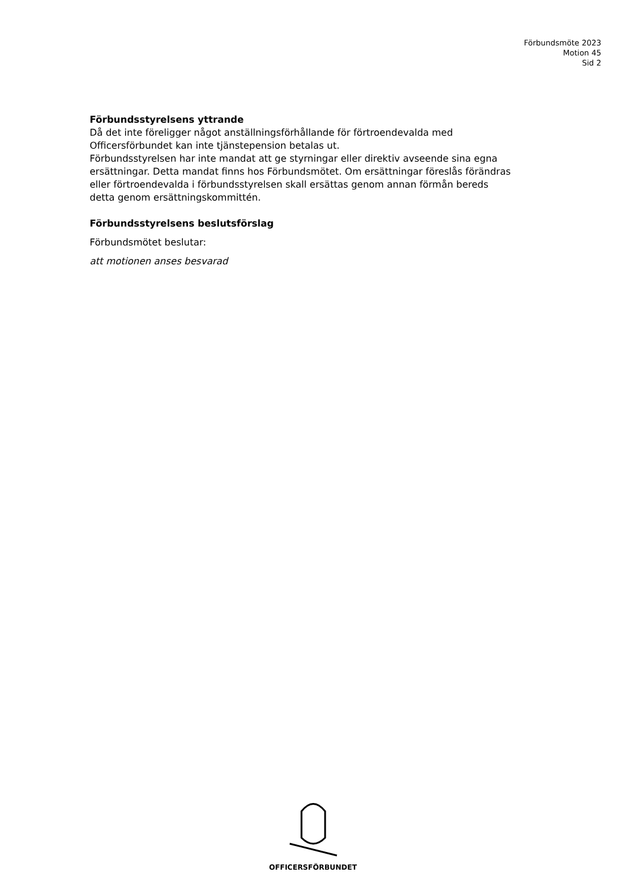Förbundsmöte 2023
Motion 45
Sid 2
Förbundsstyrelsens yttrande
Då det inte föreligger något anställningsförhållande för förtroendevalda med Officersförbundet kan inte tjänstepension betalas ut.
Förbundsstyrelsen har inte mandat att ge styrningar eller direktiv avseende sina egna ersättningar. Detta mandat finns hos Förbundsmötet. Om ersättningar föreslås förändras eller förtroendevalda i förbundsstyrelsen skall ersättas genom annan förmån bereds detta genom ersättningskommittén.
Förbundsstyrelsens beslutsförslag
Förbundsmötet beslutar:
att motionen anses besvarad
OFFICERSFÖRBUNDET